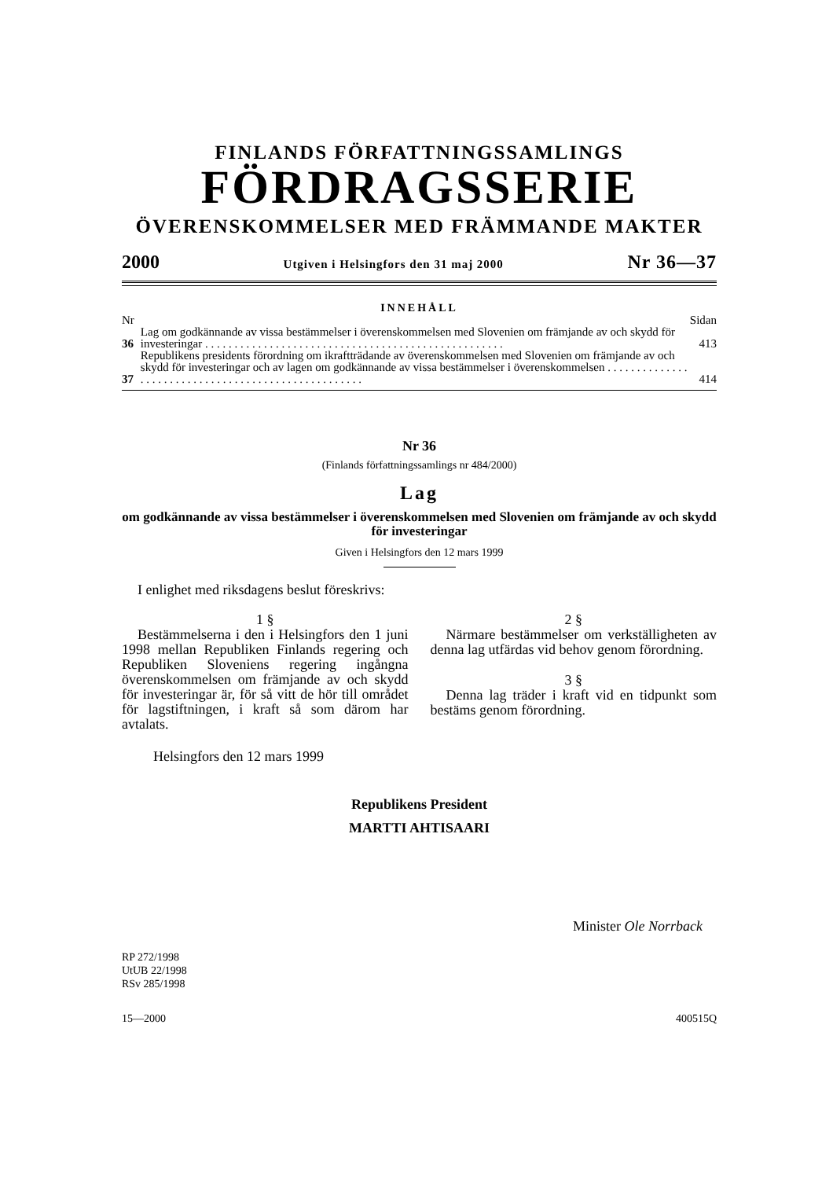FINLANDS FÖRFATTNINGSSAMLINGS
FÖRDRAGSSERIE
ÖVERENSKOMMELSER MED FRÄMMANDE MAKTER
2000 Utgiven i Helsingfors den 31 maj 2000 Nr 36—37
INNEHÅLL
| Nr | | Sidan |
| 36 | Lag om godkännande av vissa bestämmelser i överenskommelsen med Slovenien om främjande av och skydd för investeringar . . . . . . . . . . . . . . . . . . . . . . . . . . . . . . . . . . . . . . . . . . . . . . . . . . . | 413 |
| 37 | Republikens presidents förordning om ikraftträdande av överenskommelsen med Slovenien om främjande av och skydd för investeringar och av lagen om godkännande av vissa bestämmelser i överenskommelsen . . . . . . . . . . . . . . . . . . . . . . . . . . . . . . . . . . . . . . . . . . . . . . . . . . . . | 414 |
Nr 36
(Finlands författningssamlings nr 484/2000)
Lag
om godkännande av vissa bestämmelser i överenskommelsen med Slovenien om främjande av och skydd för investeringar
Given i Helsingfors den 12 mars 1999
I enlighet med riksdagens beslut föreskrivs:
1 §
Bestämmelserna i den i Helsingfors den 1 juni 1998 mellan Republiken Finlands regering och Republiken Sloveniens regering ingångna överenskommelsen om främjande av och skydd för investeringar är, för så vitt de hör till området för lagstiftningen, i kraft så som därom har avtalats.
Helsingfors den 12 mars 1999
2 §
Närmare bestämmelser om verkställigheten av denna lag utfärdas vid behov genom förordning.
3 §
Denna lag träder i kraft vid en tidpunkt som bestäms genom förordning.
Republikens President
MARTTI AHTISAARI
Minister Ole Norrback
RP 272/1998
UtUB 22/1998
RSv 285/1998
15—2000 400515Q